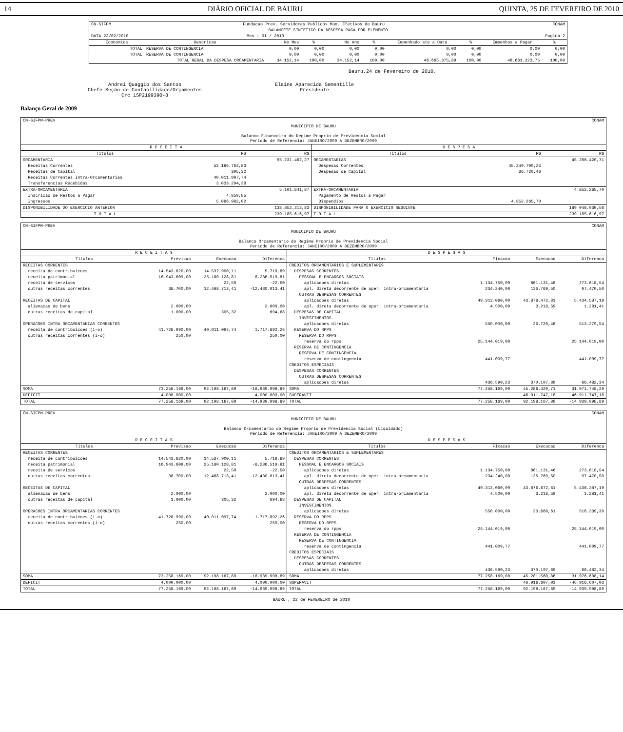14 DIÁRIO OFICIAL DE BAURU QUINTA, 25 DE FEVEREIRO DE 2010
| CN-SIFPM | Fundacao Prev. Servidores Publicos Mun. Efetivos de Bauru | | | | | | | CONAM | |
| BALANCETE SINTETICO DA DESPESA PAGA POR ELEMENTO | | | | | | | | | |
| DATA 22/02/2010 | Mes : 01 / 2010 | | | | | Pagina 2 | | | |
| Economica | Descricao | No Mes | % | No Ano | % | Empenhado ate a Data | % | Empenhos a Pagar | % |
| TOTAL | RESERVA DE CONTINGENCIA | 0,00 | 0,00 | 0,00 | 0,00 | 0,00 | 0,00 | 0,00 | 0,00 |
| TOTAL | RESERVA DE CONTINGENCIA | 0,00 | 0,00 | 0,00 | 0,00 | 0,00 | 0,00 | 0,00 | 0,00 |
| | TOTAL GERAL DA DESPESA ORCAMENTARIA | 34.152,14 | 100,00 | 34.152,14 | 100,00 | 46.695.375,89 | 100,00 | 46.661.223,75 | 100,00 |
Bauru,24 de Fevereiro de 2010.
Andrei Quaggio dos Santos
Chefe Seção de Contabilidade/Orçamentos
Crc 1SP219939O-8
Elaine Aparecida Sementille
Presidente
Balanço Geral de 2009
| CN-SIFPM-PREV | | | CONAM | | |
| MUNICIPIO DE BAURU Balanco Financeiro do Regime Proprio de Previdencia Social Periodo de Referencia: JANEIRO/2009 A DEZEMBRO/2009 | | | | | |
| R E C E I T A | | | D E S P E S A | | |
| Titulos | R$ | R$ | Titulos | R$ | R$ |
| ORCAMENTARIA | | 95.231.462,27 | ORCAMENTARIAS | | 45.286.420,71 |
| Receitas Correntes | 52.186.764,83 | | Despesas Correntes | 45.249.700,25 | |
| Receitas de Capital | 305,32 | | Despesas de Capital | 36.720,46 | |
| Receitas Correntes Intra-Orcamentarias | 40.011.097,74 | | | | |
| Transferencias Recebidas | 3.033.294,38 | | | | |
| EXTRA-ORCAMENTARIA | | 5.101.841,87 | EXTRA-ORCAMENTARIA | | 4.852.265,70 |
| Inscricao de Restos a Pagar | 4.859,85 | | Pagamento de Restos a Pagar | | |
| Ingressos | 5.096.982,02 | | Dispendios | 4.852.265,70 | |
| DISPONIBILIDADE DO EXERCICIO ANTERIOR | | 138.852.312,83 | DISPONIBILIDADE PARA O EXERCICIO SEGUINTE | | 189.046.930,56 |
| T O T A L | | 239.185.616,97 | T O T A L | | 239.185.616,97 |
| CN-SIFPM-PREV | | | | CONAM | | | |
| MUNICIPIO DE BAURU Balanco Orcamentario do Regime Proprio de Previdencia Social Periodo de Referencia: JANEIRO/2009 A DEZEMBRO/2009 | | | | | | | |
| R E C E I T A S | | | | D E S P E S A S | | | |
| Titulos | Previsao | Execucao | Diferenca | Titulos | Fixacao | Execucao | Diferenca |
| RECEITAS CORRENTES | | | | CREDITOS ORCAMENTARIOS E SUPLEMENTARES | | | |
| receita de contribuicoes | 14.543.620,00 | 14.537.900,11 | 5.719,89 | DESPESAS CORRENTES | | | |
| receita patrimonial | 16.943.609,00 | 25.180.128,81 | -8.236.519,81 | PESSOAL E ENCARGOS SOCIAIS | | | |
| receita de servicos | | 22,50 | -22,50 | aplicacoes diretas | 1.134.750,00 | 861.131,46 | 273.618,54 |
| outras receitas correntes | 38.700,00 | 12.468.713,41 | -12.430.013,41 | apl. direta decorrente de oper. intra-orcamentaria | 234.240,00 | 136.769,50 | 97.470,50 |
| | | | | OUTRAS DESPESAS CORRENTES | | | |
| RECEITAS DE CAPITAL | | | | aplicacoes diretas | 49.313.060,00 | 43.878.472,81 | 5.434.587,19 |
| alienacao de bens | 2.000,00 | | 2.000,00 | apl. direta decorrente de oper. intra-orcamentaria | 4.500,00 | 3.218,59 | 1.281,41 |
| outras receitas de capital | 1.000,00 | 305,32 | 694,68 | DESPESAS DE CAPITAL | | | |
| | | | | INVESTIMENTOS | | | |
| OPERACOES INTRA ORCAMENTARIAS CORRENTES | | | | aplicacoes diretas | 550.000,00 | 36.720,46 | 513.279,54 |
| receita de contribuicoes (i-o) | 41.728.990,00 | 40.011.097,74 | 1.717.892,26 | RESERVA DO RPPS | | | |
| outras receitas correntes (i-o) | 250,00 | | 250,00 | RESERVA DO RPPS | | | |
| | | | | reserva do rpps | 25.144.019,00 | | 25.144.019,00 |
| | | | | RESERVA DE CONTINGENCIA | | | |
| | | | | RESERVA DE CONTINGENCIA | | | |
| | | | | reserva de contingencia | 441.009,77 | | 441.009,77 |
| | | | | CREDITOS ESPECIAIS | | | |
| | | | | DESPESAS CORRENTES | | | |
| | | | | OUTRAS DESPESAS CORRENTES | | | |
| | | | | aplicacoes diretas | 436.590,23 | 370.107,89 | 66.482,34 |
| SOMA | 73.258.169,00 | 92.198.167,89 | -18.939.998,89 | SOMA | 77.258.169,00 | 45.286.420,71 | 31.971.748,29 |
| DEFICIT | 4.000.000,00 | | 4.000.000,00 | SUPERAVIT | | 46.911.747,18 | -46.911.747,18 |
| TOTAL | 77.258.169,00 | 92.198.167,89 | -14.939.998,89 | TOTAL | 77.258.169,00 | 92.198.167,89 | -14.939.998,89 |
| CN-SIFPM-PREV | | | | CONAM | | | |
| MUNICIPIO DE BAURU Balanco Orcamentario do Regime Proprio de Previdencia Social (Liquidado) Periodo de Referencia: JANEIRO/2009 A DEZEMBRO/2009 | | | | | | | |
| R E C E I T A S | | | | D E S P E S A S | | | |
| Titulos | Previsao | Execucao | Diferenca | Titulos | Fixacao | Execucao | Diferenca |
| RECEITAS CORRENTES | | | | CREDITOS ORCAMENTARIOS E SUPLEMENTARES | | | |
| receita de contribuicoes | 14.543.620,00 | 14.537.900,11 | 5.719,89 | DESPESAS CORRENTES | | | |
| receita patrimonial | 16.943.609,00 | 25.180.128,81 | -8.236.519,81 | PESSOAL E ENCARGOS SOCIAIS | | | |
| receita de servicos | | 22,50 | -22,50 | aplicacoes diretas | 1.134.750,00 | 861.131,46 | 273.618,54 |
| outras receitas correntes | 38.700,00 | 12.468.713,41 | -12.430.013,41 | apl. direta decorrente de oper. intra-orcamentaria | 234.240,00 | 136.769,50 | 97.470,50 |
| | | | | OUTRAS DESPESAS CORRENTES | | | |
| RECEITAS DE CAPITAL | | | | aplicacoes diretas | 49.313.060,00 | 43.876.672,81 | 5.436.387,19 |
| alienacao de bens | 2.000,00 | | 2.000,00 | apl. direta decorrente de oper. intra-orcamentaria | 4.500,00 | 3.218,59 | 1.281,41 |
| outras receitas de capital | 1.000,00 | 305,32 | 694,68 | DESPESAS DE CAPITAL | | | |
| | | | | INVESTIMENTOS | | | |
| OPERACOES INTRA ORCAMENTARIAS CORRENTES | | | | aplicacoes diretas | 550.000,00 | 33.660,61 | 516.339,39 |
| receita de contribuicoes (i-o) | 41.728.990,00 | 40.011.097,74 | 1.717.892,26 | RESERVA DO RPPS | | | |
| outras receitas correntes (i-o) | 250,00 | | 250,00 | RESERVA DO RPPS | | | |
| | | | | reserva do rpps | 25.144.019,00 | | 25.144.019,00 |
| | | | | RESERVA DE CONTINGENCIA | | | |
| | | | | RESERVA DE CONTINGENCIA | | | |
| | | | | reserva de contingencia | 441.009,77 | | 441.009,77 |
| | | | | CREDITOS ESPECIAIS | | | |
| | | | | DESPESAS CORRENTES | | | |
| | | | | OUTRAS DESPESAS CORRENTES | | | |
| | | | | aplicacoes diretas | 436.590,23 | 370.107,89 | 66.482,34 |
| SOMA | 73.258.169,00 | 92.198.167,89 | -18.939.998,89 | SOMA | 77.258.169,00 | 45.281.560,86 | 31.976.608,14 |
| DEFICIT | 4.000.000,00 | | 4.000.000,00 | SUPERAVIT | | 46.916.607,03 | -46.916.607,03 |
| TOTAL | 77.258.169,00 | 92.198.167,89 | -14.939.998,89 | TOTAL | 77.258.169,00 | 92.198.167,89 | -14.939.998,89 |
BAURU , 22 de FEVEREIRO de 2010